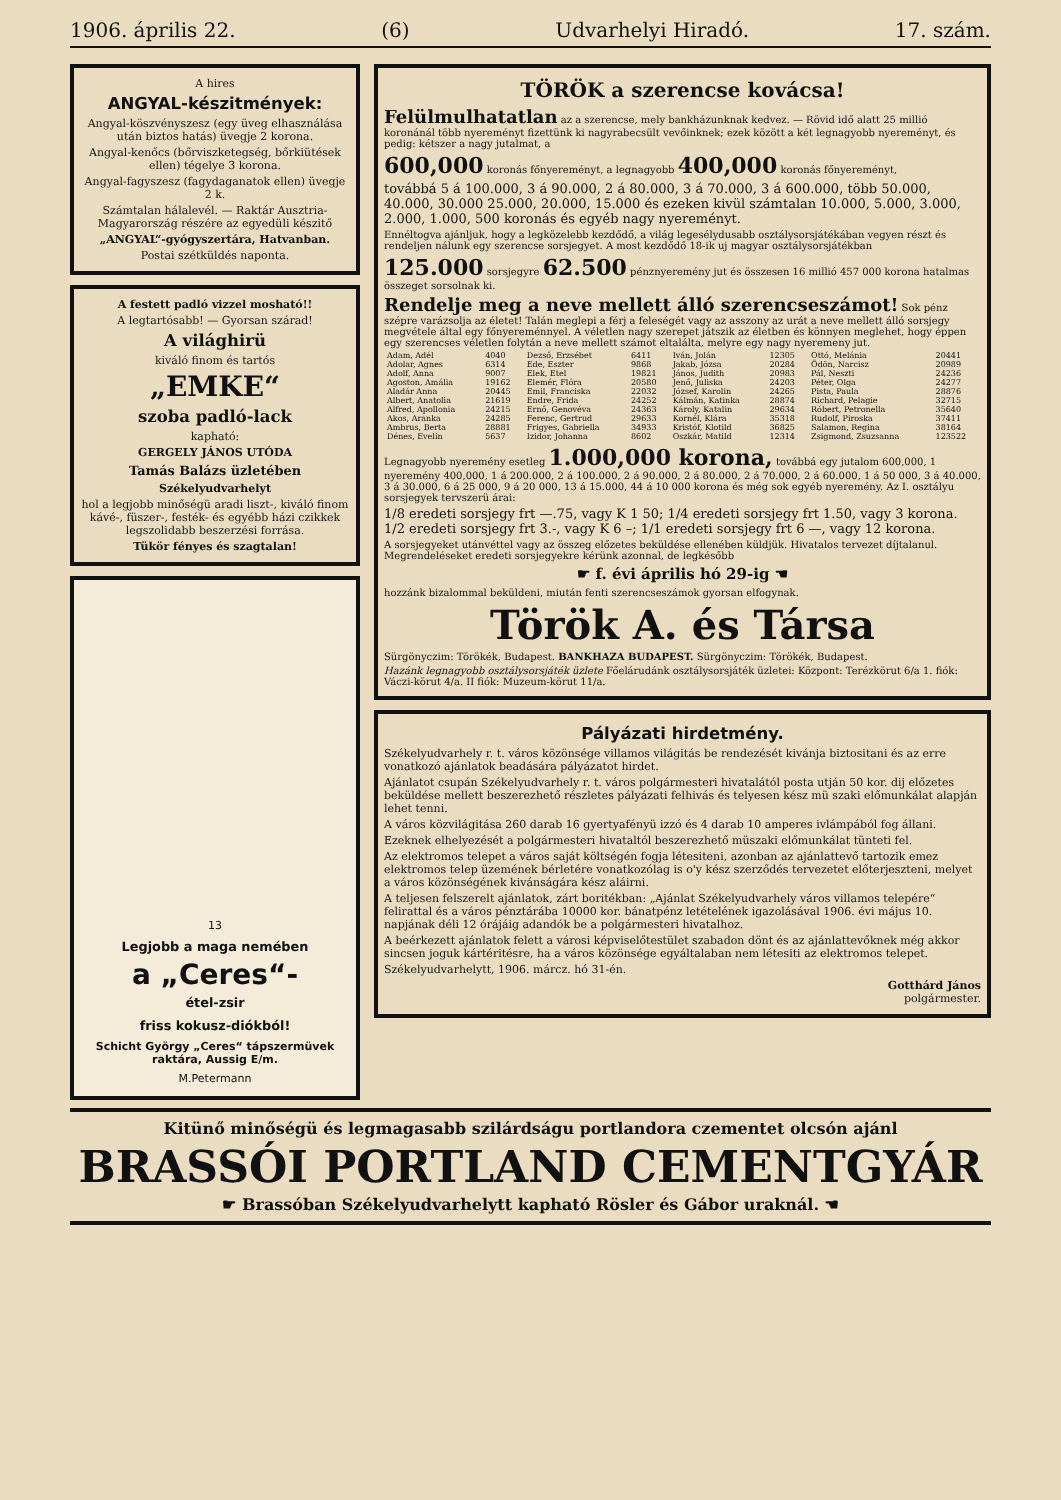1906. április 22. (6) Udvarhelyi Hiradó. 17. szám.
A hires
ANGYAL-készitmények:
Angyal-köszvényszesz (egy üveg elhasználása után biztos hatás) üvegje 2 korona.
Angyal-kenőcs (bőrviszketegség, bőrkiütések ellen) tégelye 3 korona.
Angyal-fagyszesz (fagydaganatok ellen) üvegje 2 k.
Számtalan hálalevél. — Raktár Ausztria-Magyarország részére az egyedüli készitő
„ANGYAL“-gyógyszertára, Hatvanban.
Postai szétküldés naponta.
A festett padló vizzel mosható!!
A legtartósabb! — Gyorsan szárad!
A világhirü
kiváló finom és tartós
„EMKE“
szoba padló-lack
kapható:
GERGELY JÁNOS UTÓDA
Tamás Balázs üzletében
Székelyudvarhelyt
hol a legjobb minőségü aradi liszt-, kiváló finom kávé-, füszer-, festék- és egyébb házi czikkek legszolidabb beszerzési forrása.
Tükör fényes és szagtalan!
13
Legjobb a maga nemében
a „Ceres“-
étel-zsir
friss kokusz-diókból!
Schicht György „Ceres“ tápszermüvek raktára, Aussig E/m.
M.Petermann
TÖRÖK a szerencse kovácsa!
Felülmulhatatlan az a szerencse, mely bankházunknak kedvez. — Rövid idő alatt 25 millió koronánál több nyereményt fizettünk ki nagyrabecsült vevőinknek; ezek között a két legnagyobb nyereményt, és pedig: kétszer a nagy jutalmat, a
600,000 koronás főnyereményt, a legnagyobb 400,000 koronás főnyereményt,
továbbá 5 á 100.000, 3 á 90.000, 2 á 80.000, 3 á 70.000, 3 á 600.000, több 50.000, 40.000, 30.000 25.000, 20.000, 15.000 és ezeken kivül számtalan 10.000, 5.000, 3.000, 2.000, 1.000, 500 koronás és egyéb nagy nyereményt.
Ennéltogva ajánljuk, hogy a legközelebb kezdődő, a világ legesélydusabb osztálysorsjátékában vegyen részt és rendeljen nálunk egy szerencse sorsjegyet. A most kezdődő 18-ik uj magyar osztálysorsjátékban
125.000 sorsjegyre 62.500 pénznyeremény jut és összesen 16 millió 457 000 korona hatalmas összeget sorsolnak ki.
Rendelje meg a neve mellett álló szerencseszámot! Sok pénz szépre varázsolja az életet! Talán meglepi a férj a feleségét vagy az asszony az urát a neve mellett álló sorsjegy megvétele által egy főnyereménnyel. A véletlen nagy szerepet játszik az életben és könnyen meglehet, hogy éppen egy szerencses véletlen folytán a neve mellett számot eltalálta, melyre egy nagy nyeremeny jut.
| Adam, Adél | 4040 | Dezső, Erzsébet | 6411 | Iván, Jolán | 12305 | Ottó, Melánia | 20441 |
| Adolar, Agnes | 6314 | Ede, Eszter | 9868 | Jakab, Józsa | 20284 | Ödön, Narcisz | 20989 |
| Adolf, Anna | 9007 | Elek, Etel | 19821 | János, Judith | 20983 | Pál, Neszti | 24236 |
| Agoston, Amália | 19162 | Elemér, Flóra | 20580 | Jenő, Juliska | 24203 | Péter, Olga | 24277 |
| Aladár Anna | 20445 | Emil, Franciska | 22032 | József, Karolin | 24265 | Pista, Paula | 28876 |
| Albert, Anatolia | 21619 | Endre, Frida | 24252 | Kálmán, Katinka | 28874 | Richard, Pelagie | 32715 |
| Alfred, Apollonia | 24215 | Ernő, Genovéva | 24363 | Károly, Katalin | 29634 | Róbert, Petronella | 35640 |
| Akos, Aranka | 24285 | Ferenc, Gertrud | 29633 | Kornél, Klára | 35318 | Rudolf, Piroska | 37411 |
| Ambrus, Berta | 28881 | Frigyes, Gabriella | 34933 | Kristóf, Klotild | 36825 | Salamon, Regina | 38164 |
| Dénes, Evelin | 5637 | Izidor, Johanna | 8602 | Oszkár, Matild | 12314 | Zsigmond, Zsuzsanna | 123522 |
Legnagyobb nyeremény esetleg 1.000,000 korona, továbbá egy jutalom 600,000, 1 nyeremény 400,000, 1 á 200.000, 2 á 100.000, 2 á 90.000, 2 á 80.000, 2 á 70.000, 2 á 60.000, 1 á 50 000, 3 á 40.000, 3 á 30.000, 6 á 25 000, 9 á 20 000, 13 á 15.000, 44 á 10 000 korona és még sok egyéb nyeremény. Az I. osztályu sorsjegyek tervszerü árai:
1/8 eredeti sorsjegy frt —.75, vagy K 1 50; 1/4 eredeti sorsjegy frt 1.50, vagy 3 korona.
1/2 eredeti sorsjegy frt 3.-, vagy K 6 –; 1/1 eredeti sorsjegy frt 6 —, vagy 12 korona.
A sorsjegyeket utánvéttel vagy az összeg előzetes beküldése ellenében küldjük. Hivatalos tervezet díjtalanul. Megrendeléseket eredeti sorsjegyekre kérünk azonnal, de legkésőbb
☛ f. évi április hó 29-ig ☚
hozzánk bizalommal beküldeni, miután fenti szerencseszámok gyorsan elfogynak.
Török A. és Társa
Sürgönyczim: Törökék, Budapest. BANKHAZA BUDAPEST. Sürgönyczim: Törökék, Budapest.
Hazánk legnagyobb osztálysorsjáték üzlete Főelárudánk osztálysorsjáték üzletei: Központ: Terézkörut 6/a 1. fiók: Váczi-körut 4/a. II fiók: Muzeum-körut 11/a.
Pályázati hirdetmény.
Székelyudvarhely r. t. város közönsége villamos világitás be rendezését kivánja biztositani és az erre vonatkozó ajánlatok beadására pályázatot hirdet.
Ajánlatot csupán Székelyudvarhely r. t. város polgármesteri hivatalától posta utján 50 kor. dij előzetes beküldése mellett beszerezhető részletes pályázati felhivás és telyesen kész mü szaki előmunkálat alapján lehet tenni.
A város közvilágitása 260 darab 16 gyertyafényü izzó és 4 darab 10 amperes ivlámpából fog állani.
Ezeknek elhelyezését a polgármesteri hivataltól beszerezhető müszaki előmunkálat tünteti fel.
Az elektromos telepet a város saját költségén fogja létesiteni, azonban az ajánlattevő tartozik emez elektromos telep üzemének bérletére vonatkozólag is o'y kész szerződés tervezetet előterjeszteni, melyet a város közönségének kivánságára kész aláirni.
A teljesen felszerelt ajánlatok, zárt boritékban: „Ajánlat Székelyudvarhely város villamos telepére“ felirattal és a város pénztárába 10000 kor. bánatpénz letételének igazolásával 1906. évi május 10. napjának déli 12 órájáig adandók be a polgármesteri hivatalhoz.
A beérkezett ajánlatok felett a városi képviselőtestület szabadon dönt és az ajánlattevőknek még akkor sincsen joguk kártéritésre, ha a város közönsége egyáltalaban nem létesiti az elektromos telepet.
Székelyudvarhelytt, 1906. márcz. hó 31-én.
Gotthárd János
polgármester.
Kitünő minőségü és legmagasabb szilárdságu portlandora czementet olcsón ajánl
BRASSÓI PORTLAND CEMENTGYÁR
☛ Brassóban Székelyudvarhelytt kapható Rösler és Gábor uraknál. ☚